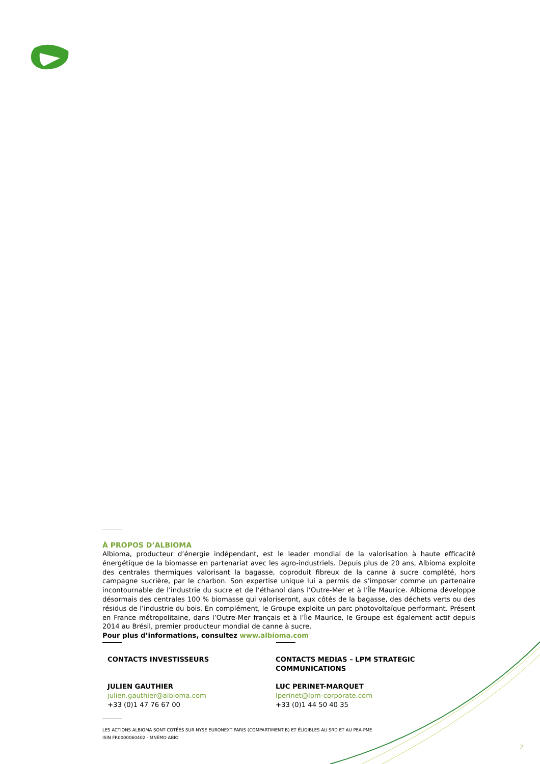À PROPOS D’ALBIOMA
Albioma, producteur d’énergie indépendant, est le leader mondial de la valorisation à haute efficacité énergétique de la biomasse en partenariat avec les agro-industriels. Depuis plus de 20 ans, Albioma exploite des centrales thermiques valorisant la bagasse, coproduit fibreux de la canne à sucre complété, hors campagne sucrière, par le charbon. Son expertise unique lui a permis de s’imposer comme un partenaire incontournable de l’industrie du sucre et de l’éthanol dans l’Outre-Mer et à l’Île Maurice. Albioma développe désormais des centrales 100 % biomasse qui valoriseront, aux côtés de la bagasse, des déchets verts ou des résidus de l’industrie du bois. En complément, le Groupe exploite un parc photovoltaïque performant. Présent en France métropolitaine, dans l’Outre-Mer français et à l’Île Maurice, le Groupe est également actif depuis 2014 au Brésil, premier producteur mondial de canne à sucre.
Pour plus d’informations, consultez www.albioma.com
CONTACTS INVESTISSEURS
JULIEN GAUTHIER
julien.gauthier@albioma.com
+33 (0)1 47 76 67 00
CONTACTS MEDIAS – LPM STRATEGIC COMMUNICATIONS
LUC PERINET-MARQUET
lperinet@lpm-corporate.com
+33 (0)1 44 50 40 35
LES ACTIONS ALBIOMA SONT COTÉES SUR NYSE EURONEXT PARIS (COMPARTIMENT B) ET ÉLIGIBLES AU SRD ET AU PEA-PME
ISIN FR0000060402 - MNÉMO ABIO
2